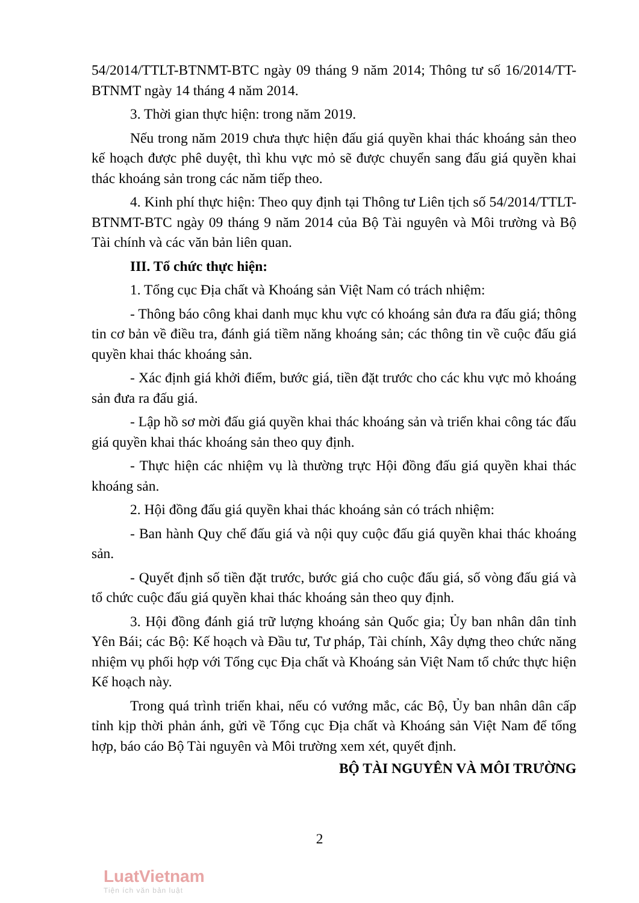54/2014/TTLT-BTNMT-BTC ngày 09 tháng 9 năm 2014; Thông tư số 16/2014/TT-BTNMT ngày 14 tháng 4 năm 2014.
3. Thời gian thực hiện: trong năm 2019.
Nếu trong năm 2019 chưa thực hiện đấu giá quyền khai thác khoáng sản theo kế hoạch được phê duyệt, thì khu vực mỏ sẽ được chuyển sang đấu giá quyền khai thác khoáng sản trong các năm tiếp theo.
4. Kinh phí thực hiện: Theo quy định tại Thông tư Liên tịch số 54/2014/TTLT-BTNMT-BTC ngày 09 tháng 9 năm 2014 của Bộ Tài nguyên và Môi trường và Bộ Tài chính và các văn bản liên quan.
III. Tổ chức thực hiện:
1. Tổng cục Địa chất và Khoáng sản Việt Nam có trách nhiệm:
- Thông báo công khai danh mục khu vực có khoáng sản đưa ra đấu giá; thông tin cơ bản về điều tra, đánh giá tiềm năng khoáng sản; các thông tin về cuộc đấu giá quyền khai thác khoáng sản.
- Xác định giá khởi điểm, bước giá, tiền đặt trước cho các khu vực mỏ khoáng sản đưa ra đấu giá.
- Lập hồ sơ mời đấu giá quyền khai thác khoáng sản và triển khai công tác đấu giá quyền khai thác khoáng sản theo quy định.
- Thực hiện các nhiệm vụ là thường trực Hội đồng đấu giá quyền khai thác khoáng sản.
2. Hội đồng đấu giá quyền khai thác khoáng sản có trách nhiệm:
- Ban hành Quy chế đấu giá và nội quy cuộc đấu giá quyền khai thác khoáng sản.
- Quyết định số tiền đặt trước, bước giá cho cuộc đấu giá, số vòng đấu giá và tổ chức cuộc đấu giá quyền khai thác khoáng sản theo quy định.
3. Hội đồng đánh giá trữ lượng khoáng sản Quốc gia; Ủy ban nhân dân tỉnh Yên Bái; các Bộ: Kế hoạch và Đầu tư, Tư pháp, Tài chính, Xây dựng theo chức năng nhiệm vụ phối hợp với Tổng cục Địa chất và Khoáng sản Việt Nam tổ chức thực hiện Kế hoạch này.
Trong quá trình triển khai, nếu có vướng mắc, các Bộ, Ủy ban nhân dân cấp tỉnh kịp thời phản ánh, gửi về Tổng cục Địa chất và Khoáng sản Việt Nam để tổng hợp, báo cáo Bộ Tài nguyên và Môi trường xem xét, quyết định.
BỘ TÀI NGUYÊN VÀ MÔI TRƯỜNG
2
LuatVietnam
Tiện ích văn bản luật